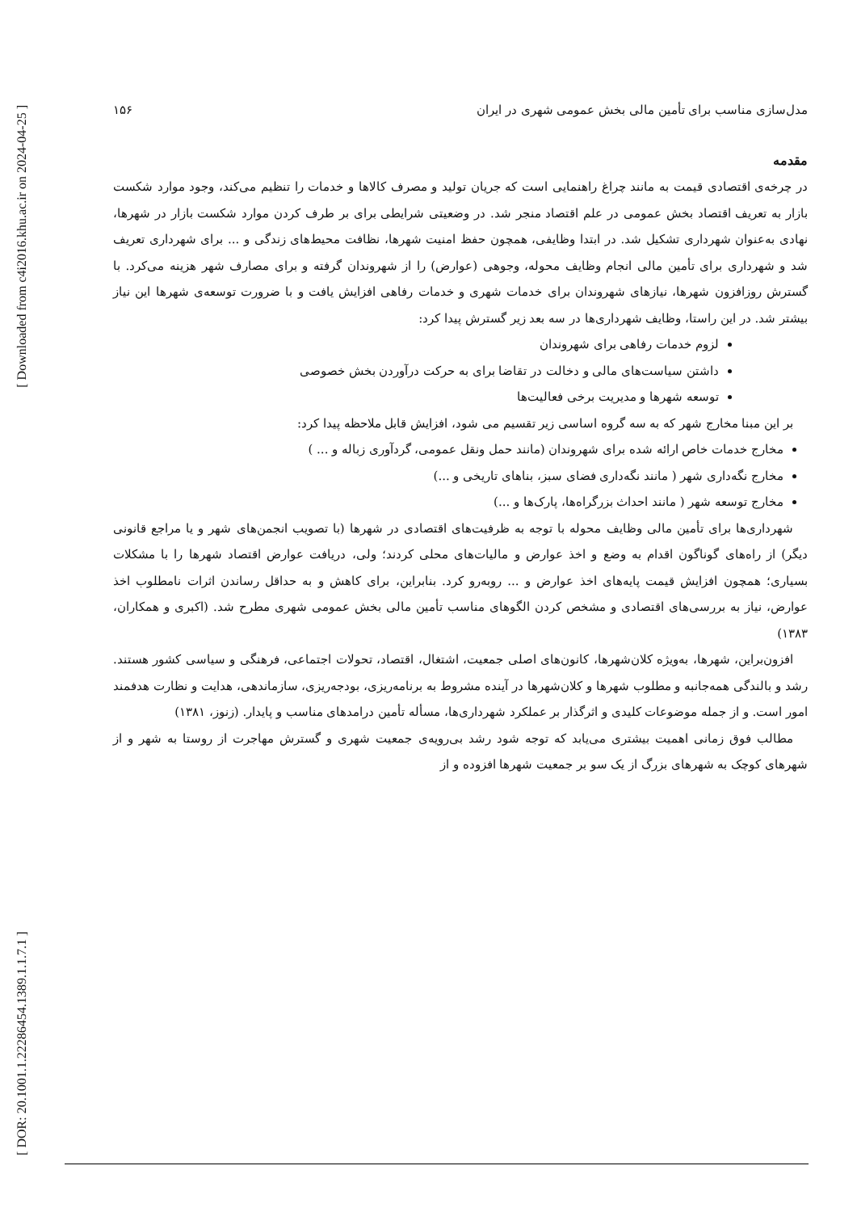[ Downloaded from c4i2016.khu.ac.ir on 2024-04-25 ]
[ DOR: 20.1001.1.22286454.1389.1.1.7.1 ]
مدل‌سازی مناسب برای تأمین مالی بخش عمومی شهری در ایران ۱۵۶
مقدمه
در چرخه‌ی اقتصادی قیمت به مانند چراغ راهنمایی است که جریان تولید و مصرف کالاها و خدمات را تنظیم می‌کند، وجود موارد شکست بازار به تعریف اقتصاد بخش عمومی در علم اقتصاد منجر شد. در وضعیتی شرایطی برای بر طرف کردن موارد شکست بازار در شهرها، نهادی به‌عنوان شهرداری تشکیل شد. در ابتدا وظایفی، همچون حفظ امنیت شهرها، نظافت محیط‌های زندگی و ... برای شهرداری تعریف شد و شهرداری برای تأمین مالی انجام وظایف محوله، وجوهی (عوارض) را از شهروندان گرفته و برای مصارف شهر هزینه می‌کرد. با گسترش روزافزون شهرها، نیازهای شهروندان برای خدمات شهری و خدمات رفاهی افزایش یافت و با ضرورت توسعه‌ی شهرها این نیاز بیشتر شد. در این راستا، وظایف شهرداری‌ها در سه بعد زیر گسترش پیدا کرد:
لزوم خدمات رفاهی برای شهروندان
داشتن سیاست‌های مالی و دخالت در تقاضا برای به حرکت درآوردن بخش خصوصی
توسعه شهرها و مدیریت برخی فعالیت‌ها
بر این مبنا مخارج شهر که به سه گروه اساسی زیر تقسیم می شود، افزایش قابل ملاحظه پیدا کرد:
مخارج خدمات خاص ارائه شده برای شهروندان (مانند حمل ونقل عمومی، گردآوری زباله و ... )
مخارج نگه‌داری شهر ( مانند نگه‌داری فضای سبز، بناهای تاریخی و ...)
مخارج توسعه شهر ( مانند احداث بزرگراه‌ها، پارک‌ها و ...)
شهرداری‌ها برای تأمین مالی وظایف محوله با توجه به ظرفیت‌های اقتصادی در شهرها (با تصویب انجمن‌های شهر و یا مراجع قانونی دیگر) از راه‌های گوناگون اقدام به وضع و اخذ عوارض و مالیات‌های محلی کردند؛ ولی، دریافت عوارض اقتصاد شهرها را با مشکلات بسیاری؛ همچون افزایش قیمت پایه‌های اخذ عوارض و ... روبه‌رو کرد. بنابراین، برای کاهش و به حداقل رساندن اثرات نامطلوب اخذ عوارض، نیاز به بررسی‌های اقتصادی و مشخص کردن الگوهای مناسب تأمین مالی بخش عمومی شهری مطرح شد. (اکبری و همکاران، ۱۳۸۳)
افزون‌براین، شهرها، به‌ویژه کلان‌شهرها، کانون‌های اصلی جمعیت، اشتغال، اقتصاد، تحولات اجتماعی، فرهنگی و سیاسی کشور هستند. رشد و بالندگی همه‌جانبه و مطلوب شهرها و کلان‌شهرها در آینده مشروط به برنامه‌ریزی، بودجه‌ریزی، سازماندهی، هدایت و نظارت هدفمند امور است. و از جمله موضوعات کلیدی و اثرگذار بر عملکرد شهرداری‌ها، مسأله تأمین درامدهای مناسب و پایدار. (زنوز، ۱۳۸۱)
مطالب فوق زمانی اهمیت بیشتری می‌یابد که توجه شود رشد بی‌رویه‌ی جمعیت شهری و گسترش مهاجرت از روستا به شهر و از شهرهای کوچک به شهرهای بزرگ از یک سو بر جمعیت شهرها افزوده و از